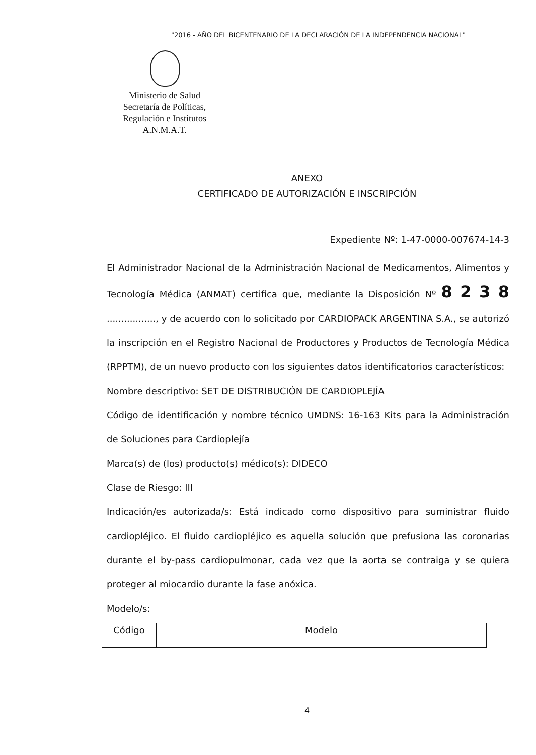"2016 - AÑO DEL BICENTENARIO DE LA DECLARACIÓN DE LA INDEPENDENCIA NACIONAL"
Ministerio de Salud
Secretaría de Políticas,
Regulación e Institutos
A.N.M.A.T.
ANEXO
CERTIFICADO DE AUTORIZACIÓN E INSCRIPCIÓN
Expediente Nº: 1-47-0000-007674-14-3
El Administrador Nacional de la Administración Nacional de Medicamentos, Alimentos y Tecnología Médica (ANMAT) certifica que, mediante la Disposición Nº 8 2 3 8 ................., y de acuerdo con lo solicitado por CARDIOPACK ARGENTINA S.A., se autorizó la inscripción en el Registro Nacional de Productores y Productos de Tecnología Médica (RPPTM), de un nuevo producto con los siguientes datos identificatorios característicos:
Nombre descriptivo: SET DE DISTRIBUCIÓN DE CARDIOPLEJÍA
Código de identificación y nombre técnico UMDNS: 16-163 Kits para la Administración de Soluciones para Cardioplejía
Marca(s) de (los) producto(s) médico(s): DIDECO
Clase de Riesgo: III
Indicación/es autorizada/s: Está indicado como dispositivo para suministrar fluido cardiopléjico. El fluido cardiopléjico es aquella solución que prefusiona las coronarias durante el by-pass cardiopulmonar, cada vez que la aorta se contraiga y se quiera proteger al miocardio durante la fase anóxica.
Modelo/s:
| Código | Modelo |
| --- | --- |
4